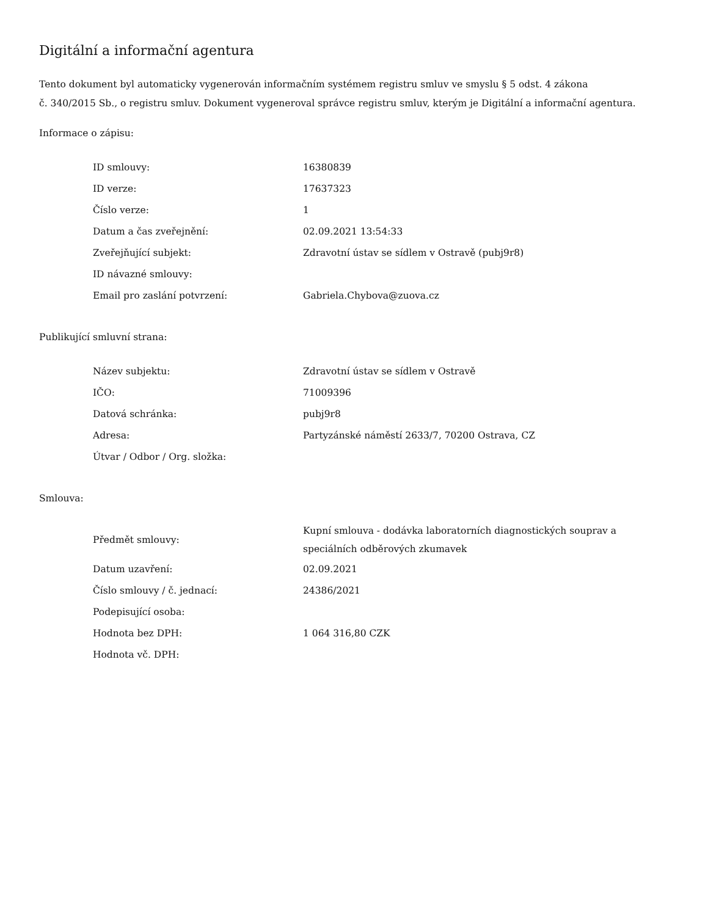Digitální a informační agentura
Tento dokument byl automaticky vygenerován informačním systémem registru smluv ve smyslu § 5 odst. 4 zákona
č. 340/2015 Sb., o registru smluv. Dokument vygeneroval správce registru smluv, kterým je Digitální a informační agentura.
Informace o zápisu:
| ID smlouvy: | 16380839 |
| ID verze: | 17637323 |
| Číslo verze: | 1 |
| Datum a čas zveřejnění: | 02.09.2021 13:54:33 |
| Zveřejňující subjekt: | Zdravotní ústav se sídlem v Ostravě (pubj9r8) |
| ID návazné smlouvy: | |
| Email pro zaslání potvrzení: | Gabriela.Chybova@zuova.cz |
Publikující smluvní strana:
| Název subjektu: | Zdravotní ústav se sídlem v Ostravě |
| IČO: | 71009396 |
| Datová schránka: | pubj9r8 |
| Adresa: | Partyzánské náměstí 2633/7, 70200 Ostrava, CZ |
| Útvar / Odbor / Org. složka: | |
Smlouva:
| Předmět smlouvy: | Kupní smlouva - dodávka laboratorních diagnostických souprav a speciálních odběrových zkumavek |
| Datum uzavření: | 02.09.2021 |
| Číslo smlouvy / č. jednací: | 24386/2021 |
| Podepisující osoba: | |
| Hodnota bez DPH: | 1 064 316,80 CZK |
| Hodnota vč. DPH: | |